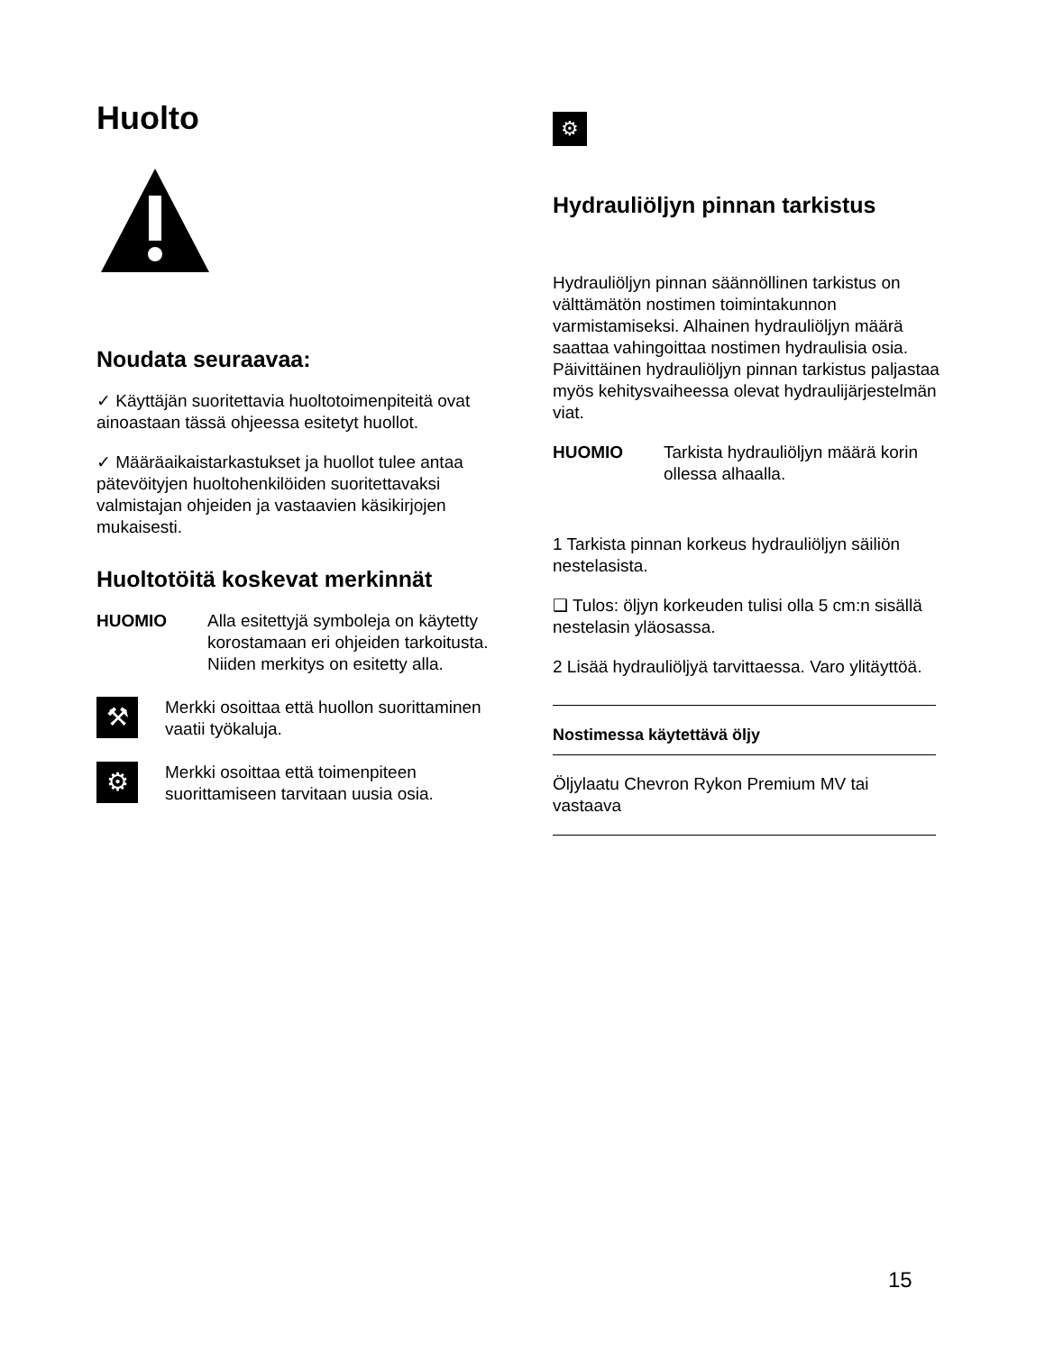Huolto
Noudata seuraavaa:
✓ Käyttäjän suoritettavia huoltotoimenpiteitä ovat ainoastaan tässä ohjeessa esitetyt huollot.
✓ Määräaikaistarkastukset ja huollot tulee antaa pätevöityjen huoltohenkilöiden suoritettavaksi valmistajan ohjeiden ja vastaavien käsikirjojen mukaisesti.
Huoltotöitä koskevat merkinnät
HUOMIO Alla esitettyjä symboleja on käytetty korostamaan eri ohjeiden tarkoitusta. Niiden merkitys on esitetty alla.
⚒
Merkki osoittaa että huollon suorittaminen
vaatii työkaluja.
⚙
Merkki osoittaa että toimenpiteen suorittamiseen tarvitaan uusia osia.
⚙
Hydrauliöljyn pinnan tarkistus
Hydrauliöljyn pinnan säännöllinen tarkistus on välttämätön nostimen toimintakunnon varmistamiseksi. Alhainen hydrauliöljyn määrä saattaa vahingoittaa nostimen hydraulisia osia. Päivittäinen hydrauliöljyn pinnan tarkistus paljastaa myös kehitysvaiheessa olevat hydraulijärjestelmän viat.
HUOMIO Tarkista hydrauliöljyn määrä korin ollessa alhaalla.
1 Tarkista pinnan korkeus hydrauliöljyn säiliön nestelasista.
❑ Tulos: öljyn korkeuden tulisi olla 5 cm:n sisällä nestelasin yläosassa.
2 Lisää hydrauliöljyä tarvittaessa. Varo ylitäyttöä.
Nostimessa käytettävä öljy
Öljylaatu Chevron Rykon Premium MV tai vastaava
15